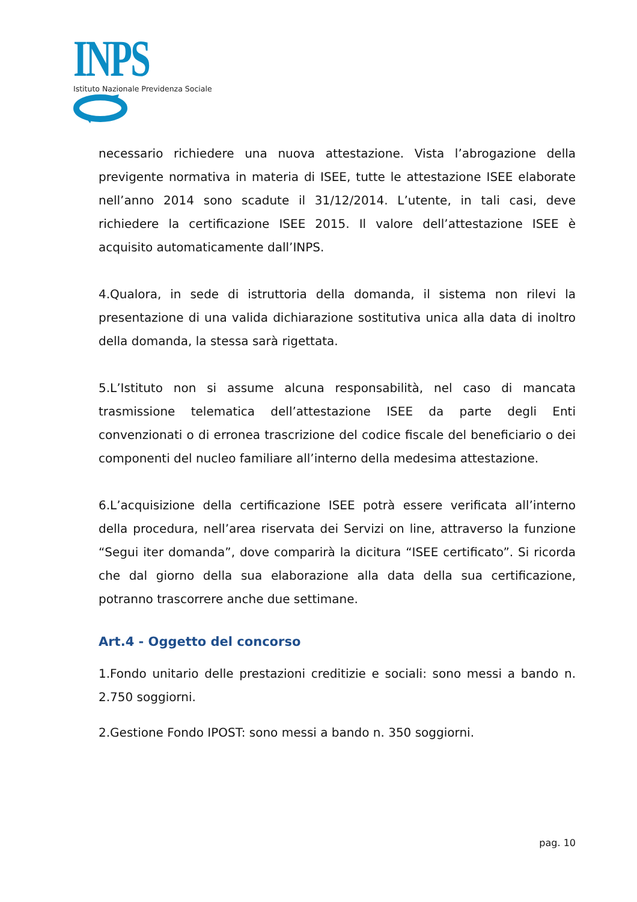INPS
Istituto Nazionale Previdenza Sociale
necessario richiedere una nuova attestazione. Vista l’abrogazione della previgente normativa in materia di ISEE, tutte le attestazione ISEE elaborate nell’anno 2014 sono scadute il 31/12/2014. L’utente, in tali casi, deve richiedere la certificazione ISEE 2015. Il valore dell’attestazione ISEE è acquisito automaticamente dall’INPS.
4.Qualora, in sede di istruttoria della domanda, il sistema non rilevi la presentazione di una valida dichiarazione sostitutiva unica alla data di inoltro della domanda, la stessa sarà rigettata.
5.L’Istituto non si assume alcuna responsabilità, nel caso di mancata trasmissione telematica dell’attestazione ISEE da parte degli Enti convenzionati o di erronea trascrizione del codice fiscale del beneficiario o dei componenti del nucleo familiare all’interno della medesima attestazione.
6.L’acquisizione della certificazione ISEE potrà essere verificata all’interno della procedura, nell’area riservata dei Servizi on line, attraverso la funzione “Segui iter domanda”, dove comparirà la dicitura “ISEE certificato”. Si ricorda che dal giorno della sua elaborazione alla data della sua certificazione, potranno trascorrere anche due settimane.
Art.4 - Oggetto del concorso
1.Fondo unitario delle prestazioni creditizie e sociali: sono messi a bando n. 2.750 soggiorni.
2.Gestione Fondo IPOST: sono messi a bando n. 350 soggiorni.
pag. 10